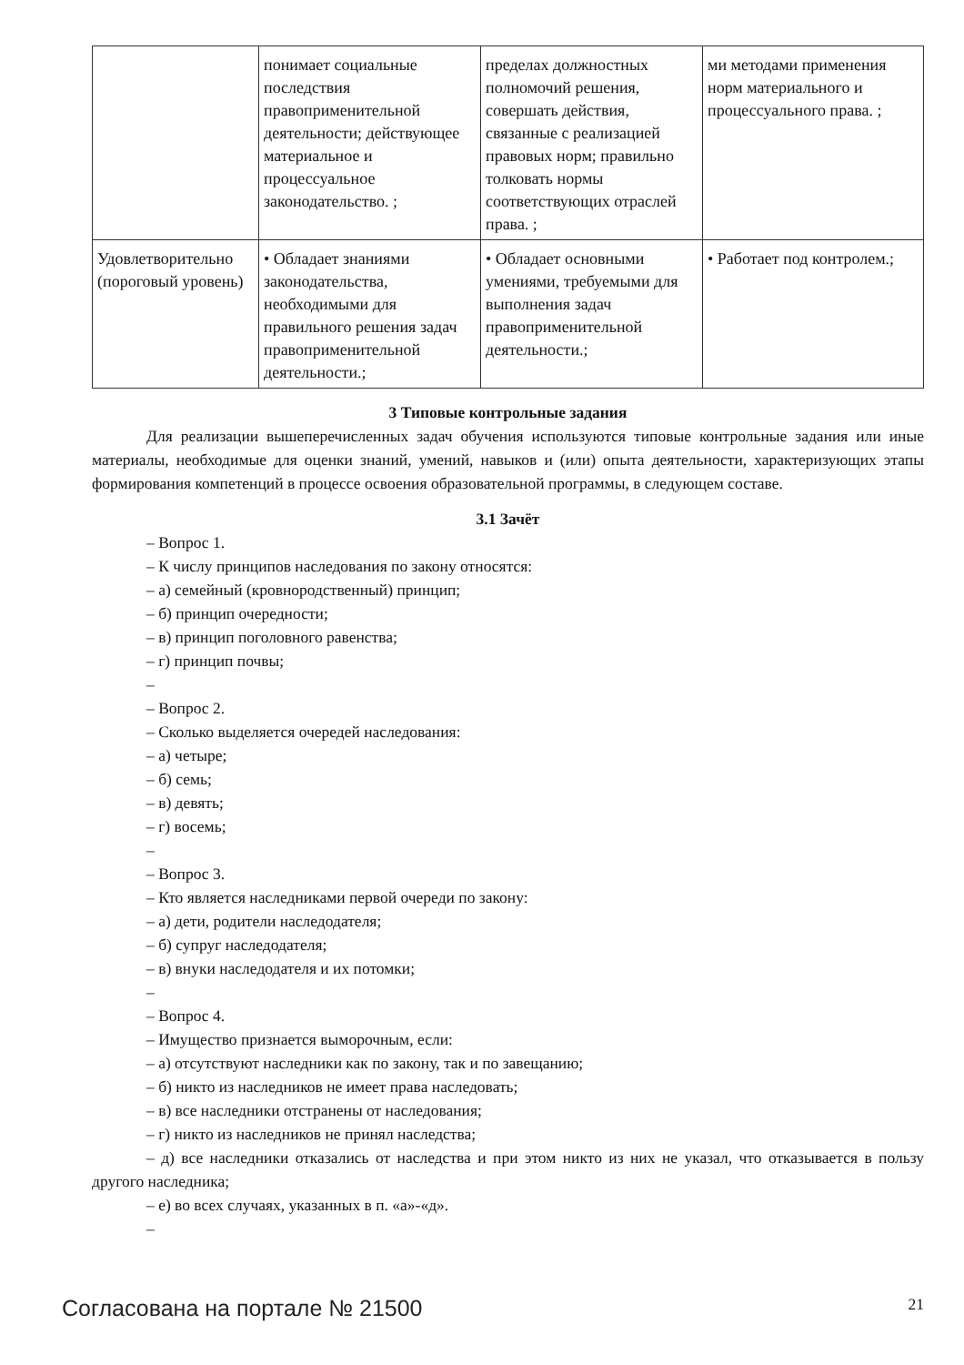| | понимает социальные последствия правоприменительной деятельности; действующее материальное и процессуальное законодательство. ; | пределах должностных полномочий решения, совершать действия, связанные с реализацией правовых норм; правильно толковать нормы соответствующих отраслей права. ; | ми методами применения норм материального и процессуального права. ; |
| Удовлетворительно (пороговый уровень) | • Обладает знаниями законодательства, необходимыми для правильного решения задач правоприменительной деятельности.; | • Обладает основными умениями, требуемыми для выполнения задач правоприменительной деятельности.; | • Работает под контролем.; |
3 Типовые контрольные задания
Для реализации вышеперечисленных задач обучения используются типовые контрольные задания или иные материалы, необходимые для оценки знаний, умений, навыков и (или) опыта деятельности, характеризующих этапы формирования компетенций в процессе освоения образовательной программы, в следующем составе.
3.1 Зачёт
– Вопрос 1.
– К числу принципов наследования по закону относятся:
– а) семейный (кровнородственный) принцип;
– б) принцип очередности;
– в) принцип поголовного равенства;
– г) принцип почвы;
–
– Вопрос 2.
– Сколько выделяется очередей наследования:
– а) четыре;
– б) семь;
– в) девять;
– г) восемь;
–
– Вопрос 3.
– Кто является наследниками первой очереди по закону:
– а) дети, родители наследодателя;
– б) супруг наследодателя;
– в) внуки наследодателя и их потомки;
–
– Вопрос 4.
– Имущество признается выморочным, если:
– а) отсутствуют наследники как по закону, так и по завещанию;
– б) никто из наследников не имеет права наследовать;
– в) все наследники отстранены от наследования;
– г) никто из наследников не принял наследства;
– д) все наследники отказались от наследства и при этом никто из них не указал, что отказывается в пользу другого наследника;
– е) во всех случаях, указанных в п. «а»-«д».
–
Согласована на портале № 21500 21